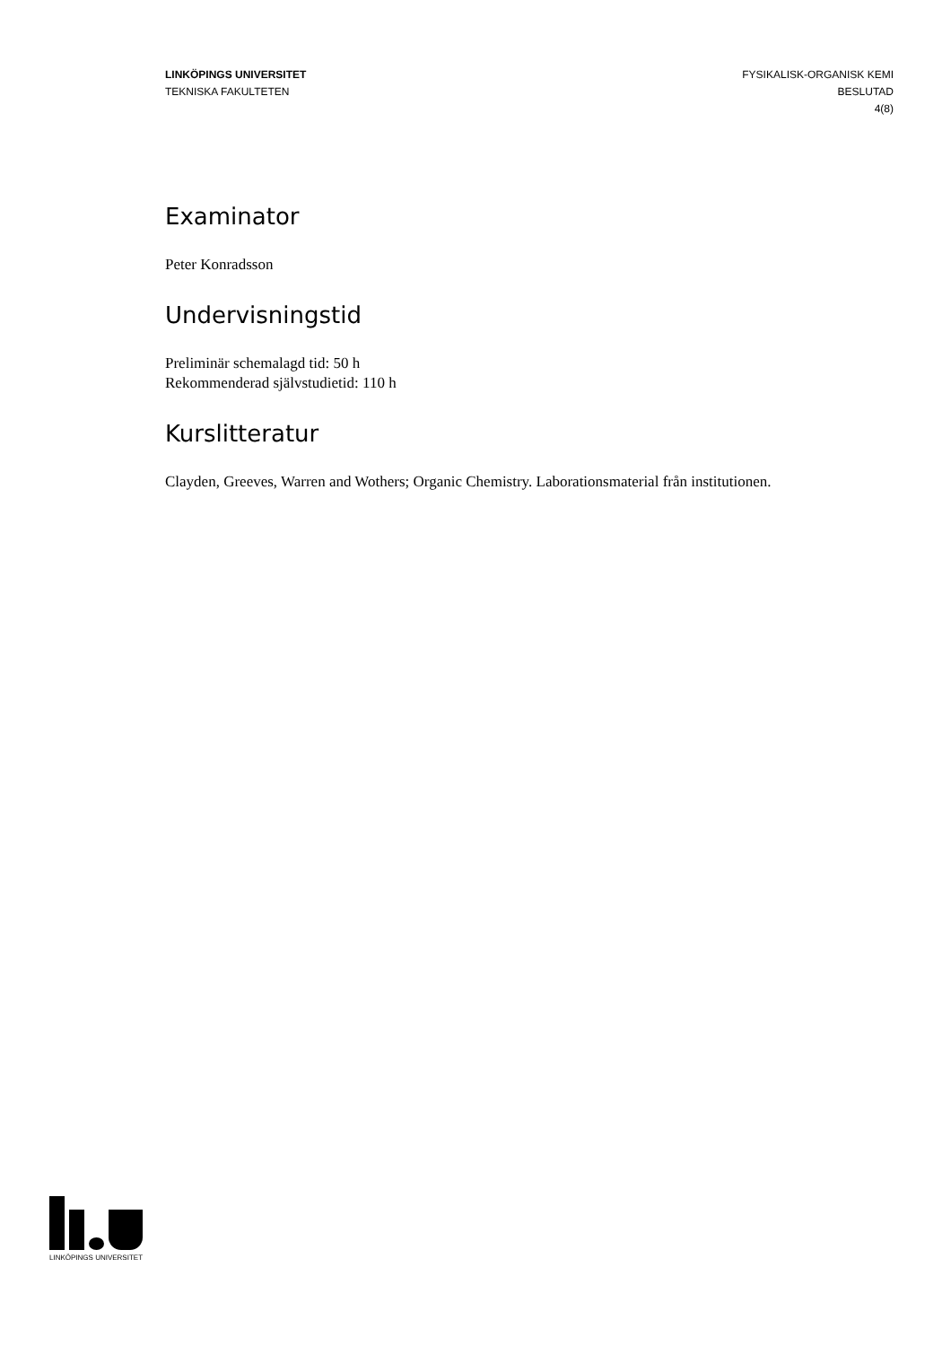LINKÖPINGS UNIVERSITET
TEKNISKA FAKULTETEN
FYSIKALISK-ORGANISK KEMI
BESLUTAD
4(8)
Examinator
Peter Konradsson
Undervisningstid
Preliminär schemalagd tid: 50 h
Rekommenderad självstudietid: 110 h
Kurslitteratur
Clayden, Greeves, Warren and Wothers; Organic Chemistry. Laborationsmaterial från institutionen.
LINKÖPINGS UNIVERSITET